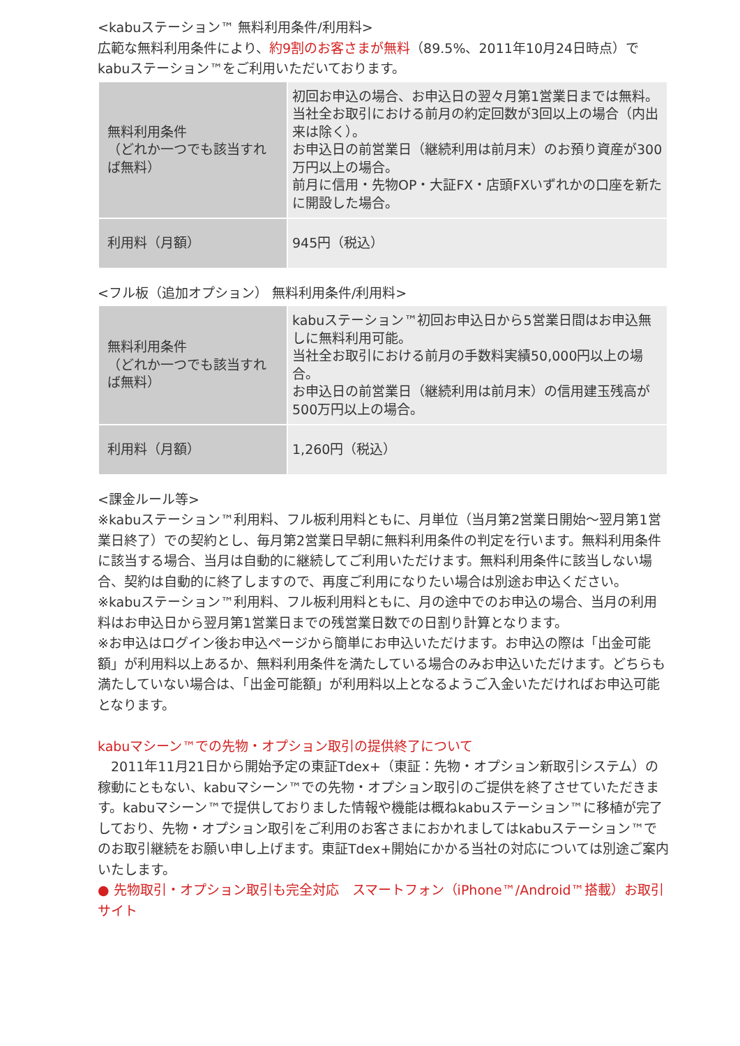<kabuステーション™ 無料利用条件/利用料>
広範な無料利用条件により、約9割のお客さまが無料（89.5%、2011年10月24日時点）でkabuステーション™をご利用いただいております。
| 無料利用条件 （どれか一つでも該当すれば無料） | 初回お申込の場合、お申込日の翌々月第1営業日までは無料。 当社全お取引における前月の約定回数が3回以上の場合（内出来は除く）。 お申込日の前営業日（継続利用は前月末）のお預り資産が300万円以上の場合。 前月に信用・先物OP・大証FX・店頭FXいずれかの口座を新たに開設した場合。 |
| 利用料（月額） | 945円（税込） |
<フル板（追加オプション） 無料利用条件/利用料>
| 無料利用条件 （どれか一つでも該当すれば無料） | kabuステーション™初回お申込日から5営業日間はお申込無しに無料利用可能。 当社全お取引における前月の手数料実績50,000円以上の場合。 お申込日の前営業日（継続利用は前月末）の信用建玉残高が500万円以上の場合。 |
| 利用料（月額） | 1,260円（税込） |
<課金ルール等>
※kabuステーション™利用料、フル板利用料ともに、月単位（当月第2営業日開始～翌月第1営業日終了）での契約とし、毎月第2営業日早朝に無料利用条件の判定を行います。無料利用条件に該当する場合、当月は自動的に継続してご利用いただけます。無料利用条件に該当しない場合、契約は自動的に終了しますので、再度ご利用になりたい場合は別途お申込ください。
※kabuステーション™利用料、フル板利用料ともに、月の途中でのお申込の場合、当月の利用料はお申込日から翌月第1営業日までの残営業日数での日割り計算となります。
※お申込はログイン後お申込ページから簡単にお申込いただけます。お申込の際は「出金可能額」が利用料以上あるか、無料利用条件を満たしている場合のみお申込いただけます。どちらも満たしていない場合は、「出金可能額」が利用料以上となるようご入金いただければお申込可能となります。
kabuマシーン™での先物・オプション取引の提供終了について
　2011年11月21日から開始予定の東証Tdex+（東証：先物・オプション新取引システム）の稼動にともない、kabuマシーン™での先物・オプション取引のご提供を終了させていただきます。kabuマシーン™で提供しておりました情報や機能は概ねkabuステーション™に移植が完了しており、先物・オプション取引をご利用のお客さまにおかれましてはkabuステーション™でのお取引継続をお願い申し上げます。東証Tdex+開始にかかる当社の対応については別途ご案内いたします。
● 先物取引・オプション取引も完全対応　スマートフォン（iPhone™/Android™搭載）お取引サイト